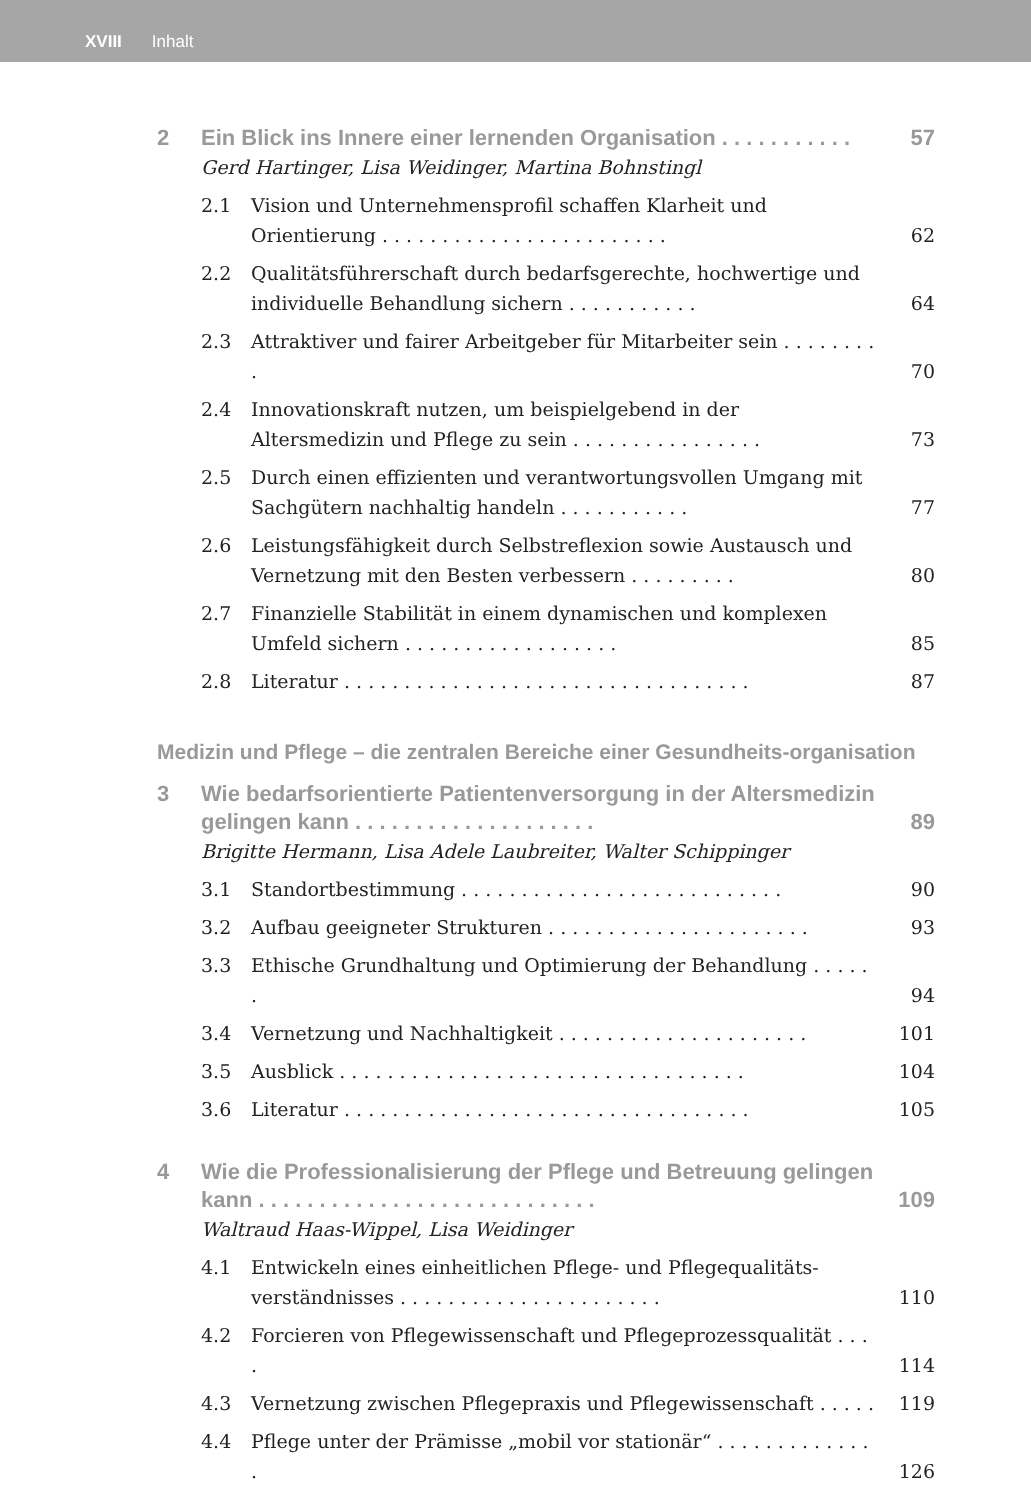XVIII Inhalt
2 Ein Blick ins Innere einer lernenden Organisation . . . . . . . . . . . 57
Gerd Hartinger, Lisa Weidinger, Martina Bohnstingl
2.1 Vision und Unternehmensprofil schaffen Klarheit und Orientierung . . . . . . . . . . . . . . . . . . . . . . . . 62
2.2 Qualitätsführerschaft durch bedarfsgerechte, hochwertige und individuelle Behandlung sichern . . . . . . . . . . . 64
2.3 Attraktiver und fairer Arbeitgeber für Mitarbeiter sein . . . . . . . . . 70
2.4 Innovationskraft nutzen, um beispielgebend in der Altersmedizin und Pflege zu sein . . . . . . . . . . . . . . . . 73
2.5 Durch einen effizienten und verantwortungsvollen Umgang mit Sachgütern nachhaltig handeln . . . . . . . . . . . 77
2.6 Leistungsfähigkeit durch Selbstreflexion sowie Austausch und Vernetzung mit den Besten verbessern . . . . . . . . . 80
2.7 Finanzielle Stabilität in einem dynamischen und komplexen Umfeld sichern . . . . . . . . . . . . . . . . . . 85
2.8 Literatur . . . . . . . . . . . . . . . . . . . . . . . . . . . . . . . . . . 87
Medizin und Pflege – die zentralen Bereiche einer Gesundheits-organisation
3 Wie bedarfsorientierte Patientenversorgung in der Altersmedizin gelingen kann . . . . . . . . . . . . . . . . . . . . 89
Brigitte Hermann, Lisa Adele Laubreiter, Walter Schippinger
3.1 Standortbestimmung . . . . . . . . . . . . . . . . . . . . . . . . . . . 90
3.2 Aufbau geeigneter Strukturen . . . . . . . . . . . . . . . . . . . . . . 93
3.3 Ethische Grundhaltung und Optimierung der Behandlung . . . . . . 94
3.4 Vernetzung und Nachhaltigkeit . . . . . . . . . . . . . . . . . . . . . 101
3.5 Ausblick . . . . . . . . . . . . . . . . . . . . . . . . . . . . . . . . . . 104
3.6 Literatur . . . . . . . . . . . . . . . . . . . . . . . . . . . . . . . . . . 105
4 Wie die Professionalisierung der Pflege und Betreuung gelingen kann . . . . . . . . . . . . . . . . . . . . . . . . . . . . 109
Waltraud Haas-Wippel, Lisa Weidinger
4.1 Entwickeln eines einheitlichen Pflege- und Pflegequalitäts-verständnisses . . . . . . . . . . . . . . . . . . . . . . 110
4.2 Forcieren von Pflegewissenschaft und Pflegeprozessqualität . . . . 114
4.3 Vernetzung zwischen Pflegepraxis und Pflegewissenschaft . . . . . 119
4.4 Pflege unter der Prämisse „mobil vor stationär“ . . . . . . . . . . . . . . 126